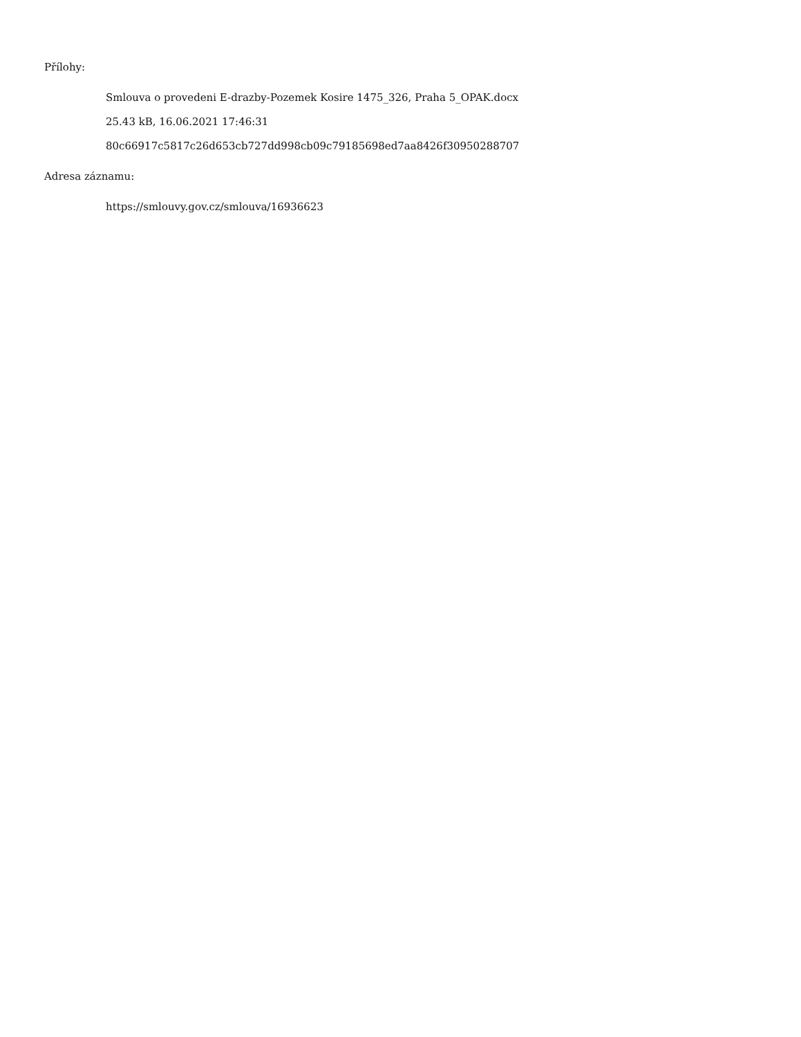Přílohy:
Smlouva o provedeni E-drazby-Pozemek Kosire 1475_326, Praha 5_OPAK.docx
25.43 kB, 16.06.2021 17:46:31
80c66917c5817c26d653cb727dd998cb09c79185698ed7aa8426f30950288707
Adresa záznamu:
https://smlouvy.gov.cz/smlouva/16936623